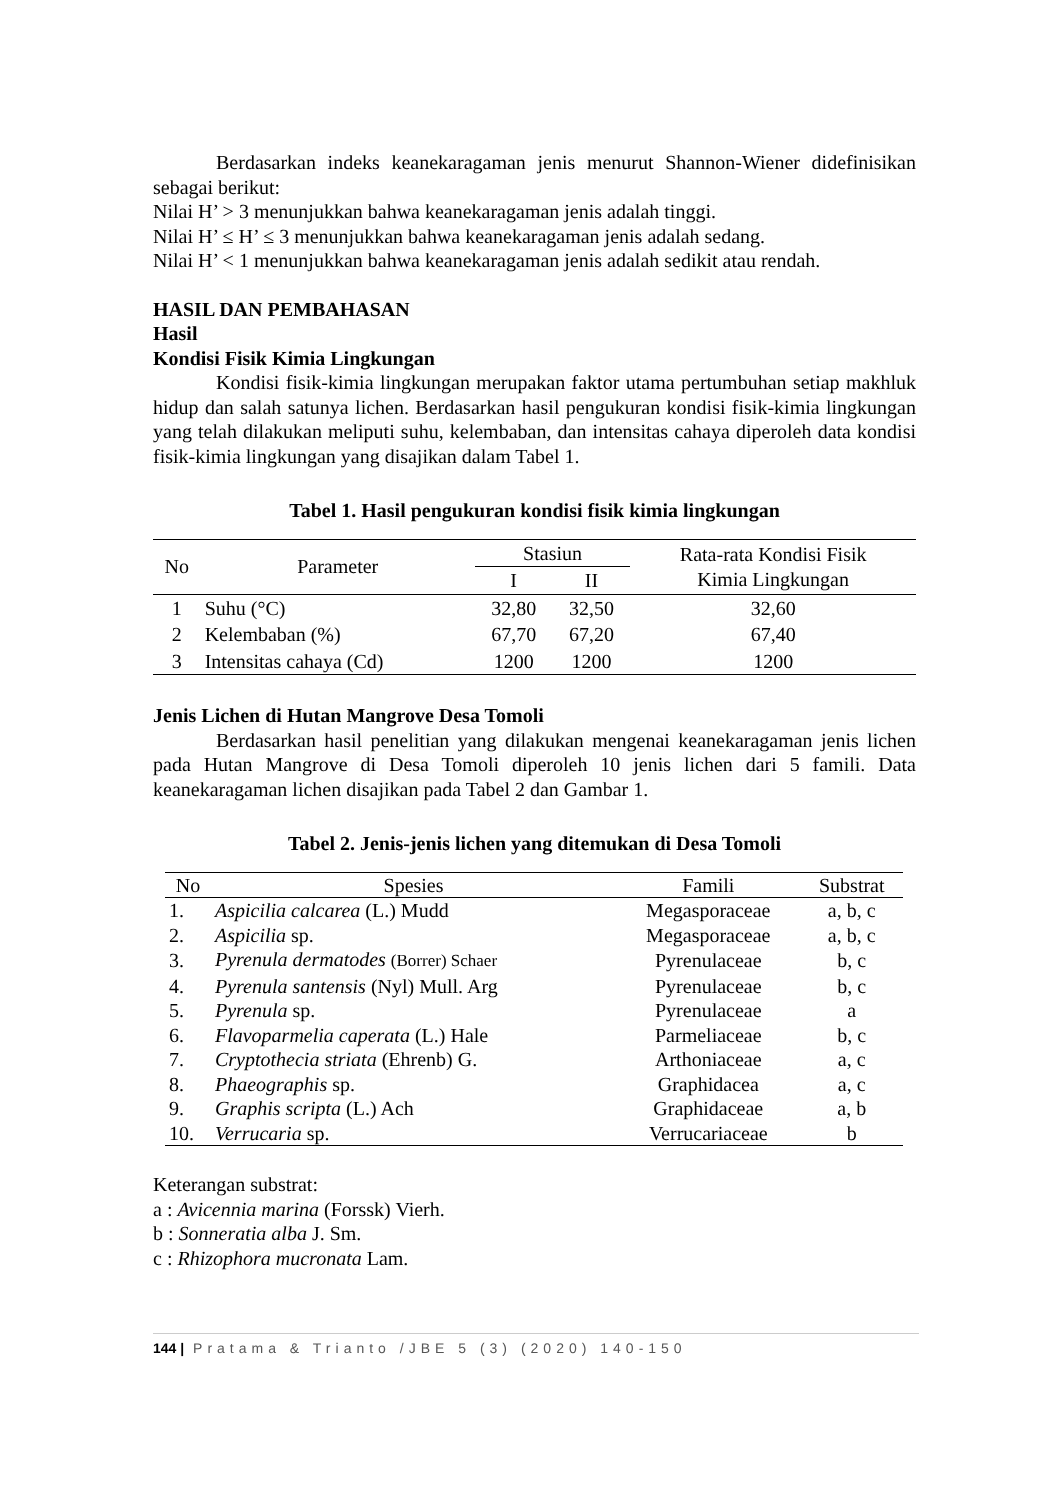Berdasarkan indeks keanekaragaman jenis menurut Shannon-Wiener didefinisikan sebagai berikut:
Nilai H’ > 3 menunjukkan bahwa keanekaragaman jenis adalah tinggi.
Nilai H’ ≤ H’ ≤ 3 menunjukkan bahwa keanekaragaman jenis adalah sedang.
Nilai H’ < 1 menunjukkan bahwa keanekaragaman jenis adalah sedikit atau rendah.
HASIL DAN PEMBAHASAN
Hasil
Kondisi Fisik Kimia Lingkungan
Kondisi fisik-kimia lingkungan merupakan faktor utama pertumbuhan setiap makhluk hidup dan salah satunya lichen. Berdasarkan hasil pengukuran kondisi fisik-kimia lingkungan yang telah dilakukan meliputi suhu, kelembaban, dan intensitas cahaya diperoleh data kondisi fisik-kimia lingkungan yang disajikan dalam Tabel 1.
Tabel 1. Hasil pengukuran kondisi fisik kimia lingkungan
| No | Parameter | Stasiun | | Rata-rata Kondisi Fisik Kimia Lingkungan |
| --- | --- | --- | --- | --- |
| | | I | II | |
| 1 | Suhu (°C) | 32,80 | 32,50 | 32,60 |
| 2 | Kelembaban (%) | 67,70 | 67,20 | 67,40 |
| 3 | Intensitas cahaya (Cd) | 1200 | 1200 | 1200 |
Jenis Lichen di Hutan Mangrove Desa Tomoli
Berdasarkan hasil penelitian yang dilakukan mengenai keanekaragaman jenis lichen pada Hutan Mangrove di Desa Tomoli diperoleh 10 jenis lichen dari 5 famili. Data keanekaragaman lichen disajikan pada Tabel 2 dan Gambar 1.
Tabel 2. Jenis-jenis lichen yang ditemukan di Desa Tomoli
| No | Spesies | Famili | Substrat |
| --- | --- | --- | --- |
| 1. | Aspicilia calcarea (L.) Mudd | Megasporaceae | a, b, c |
| 2. | Aspicilia sp. | Megasporaceae | a, b, c |
| 3. | Pyrenula dermatodes (Borrer) Schaer | Pyrenulaceae | b, c |
| 4. | Pyrenula santensis (Nyl) Mull. Arg | Pyrenulaceae | b, c |
| 5. | Pyrenula sp. | Pyrenulaceae | a |
| 6. | Flavoparmelia caperata (L.) Hale | Parmeliaceae | b, c |
| 7. | Cryptothecia striata (Ehrenb) G. | Arthoniaceae | a, c |
| 8. | Phaeographis sp. | Graphidacea | a, c |
| 9. | Graphis scripta (L.) Ach | Graphidaceae | a, b |
| 10. | Verrucaria sp. | Verrucariaceae | b |
Keterangan substrat:
a : Avicennia marina (Forssk) Vierh.
b : Sonneratia alba J. Sm.
c : Rhizophora mucronata Lam.
144 | Pratama & Trianto /JBE 5 (3) (2020) 140-150